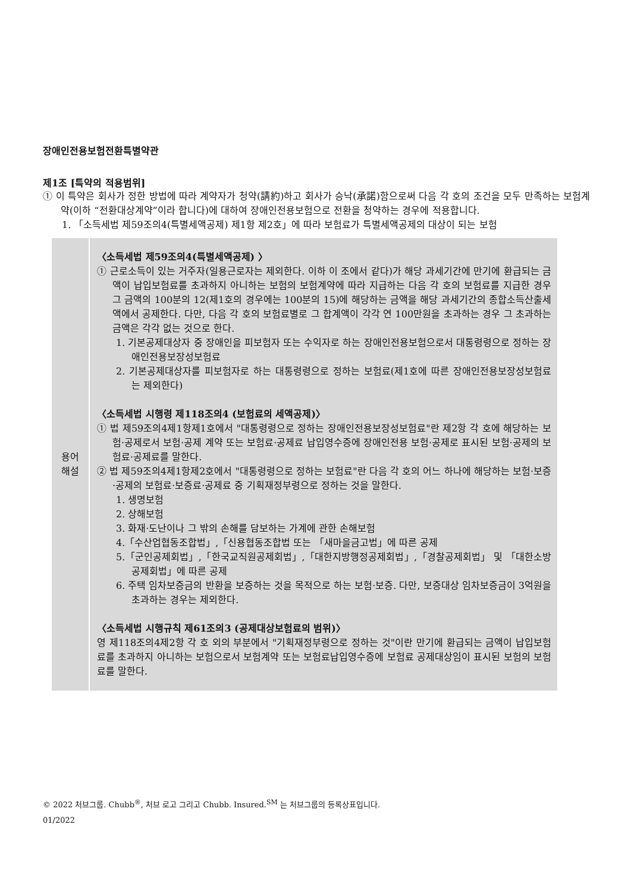장애인전용보험전환특별약관
제1조 [특약의 적용범위]
① 이 특약은 회사가 정한 방법에 따라 계약자가 청약(請約)하고 회사가 승낙(承諾)함으로써 다음 각 호의 조건을 모두 만족하는 보험계약(이하 “전환대상계약”이라 합니다)에 대하여 장애인전용보험으로 전환을 청약하는 경우에 적용합니다.
1. 「소득세법 제59조의4(특별세액공제) 제1항 제2호」에 따라 보험료가 특별세액공제의 대상이 되는 보험
| 용어 해설 | 〈소득세법 제59조의4(특별세액공제) 〉 ① 근로소득이 있는 거주자(일용근로자는 제외한다. 이하 이 조에서 같다)가 해당 과세기간에 만기에 환급되는 금액이 납입보험료를 초과하지 아니하는 보험의 보험계약에 따라 지급하는 다음 각 호의 보험료를 지급한 경우 그 금액의 100분의 12(제1호의 경우에는 100분의 15)에 해당하는 금액을 해당 과세기간의 종합소득산출세액에서 공제한다. 다만, 다음 각 호의 보험료별로 그 합계액이 각각 연 100만원을 초과하는 경우 그 초과하는 금액은 각각 없는 것으로 한다. 1. 기본공제대상자 중 장애인을 피보험자 또는 수익자로 하는 장애인전용보험으로서 대통령령으로 정하는 장애인전용보장성보험료 2. 기본공제대상자를 피보험자로 하는 대통령령으로 정하는 보험료(제1호에 따른 장애인전용보장성보험료는 제외한다) 〈소득세법 시행령 제118조의4 (보험료의 세액공제)〉 ① 법 제59조의4제1항제1호에서 "대통령령으로 정하는 장애인전용보장성보험료"란 제2항 각 호에 해당하는 보험·공제로서 보험·공제 계약 또는 보험료·공제료 납입영수증에 장애인전용 보험·공제로 표시된 보험·공제의 보험료·공제료를 말한다. ② 법 제59조의4제1항제2호에서 "대통령령으로 정하는 보험료"란 다음 각 호의 어느 하나에 해당하는 보험·보증·공제의 보험료·보증료·공제료 중 기획재정부령으로 정하는 것을 말한다. 1. 생명보험 2. 상해보험 3. 화재·도난이나 그 밖의 손해를 담보하는 가계에 관한 손해보험 4.「수산업협동조합법」,「신용협동조합법 또는 「새마을금고법」에 따른 공제 5.「군인공제회법」,「한국교직원공제회법」,「대한지방행정공제회법」,「경찰공제회법」 및 「대한소방공제회법」에 따른 공제 6. 주택 임차보증금의 반환을 보증하는 것을 목적으로 하는 보험·보증. 다만, 보증대상 임차보증금이 3억원을 초과하는 경우는 제외한다. 〈소득세법 시행규칙 제61조의3 (공제대상보험료의 범위)〉 영 제118조의4제2항 각 호 외의 부분에서 "기획재정부령으로 정하는 것"이란 만기에 환급되는 금액이 납입보험료를 초과하지 아니하는 보험으로서 보험계약 또는 보험료납입영수증에 보험료 공제대상임이 표시된 보험의 보험료를 말한다. |
© 2022 처브그룹. Chubb<sup>®</sup>, 처브 로고 그리고 Chubb. Insured.<sup>SM</sup> 는 처브그룹의 등록상표입니다.
01/2022